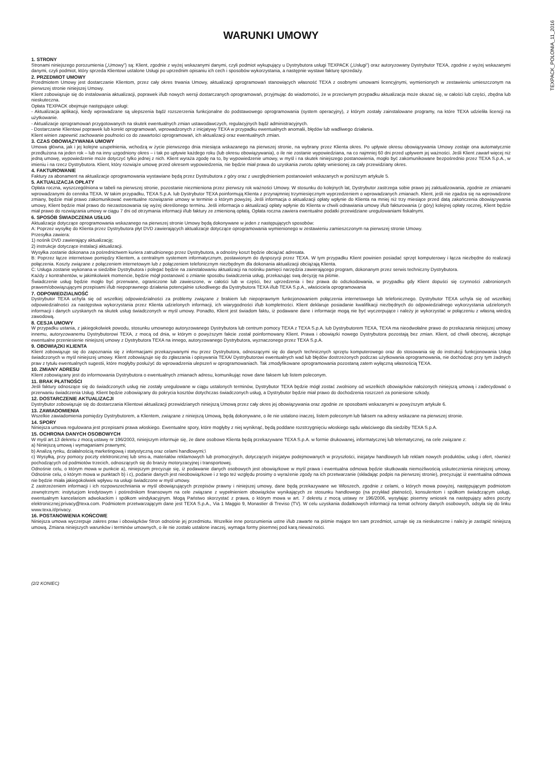TEXPACK_POLONIA_11_2016
WARUNKI UMOWY
1. STRONY
Stronami niniejszego porozumienia („Umowy”) są: Klient, zgodnie z wyżej wskazanymi danymi, czyli podmiot wykupujący u Dystrybutora usługi TEXPACK („Usługi”) oraz autoryzowany Dystrybutor TEXA, zgodnie z wyżej wskazanymi danymi, czyli podmiot, który sprzeda Klientowi ustalone Usługi po uprzednim opisaniu ich cech i sposobów wykorzystania, a następnie wystawi fakturę sprzedaży.
2. PRZEDMIOT UMOWY
Przedmiotem Umowy jest dostarczanie Klientom, przez cały okres trwania Umowy, aktualizacji oprogramowań stanowiących własność TEXA z osobnymi umowami licencyjnymi, wymienionych w zestawieniu umieszczonym na pierwszej stronie niniejszej Umowy.
Klient zobowiązuje się do instalowania aktualizacji, poprawek i/lub nowych wersji dostarczanych oprogramowań, przyjmując do wiadomości, że w przeciwnym przypadku aktualizacja może okazać się, w całości lub części, zbędna lub nieskuteczna.
Opłata TEXPACK obejmuje następujące usługi:
- Aktualizacja aplikacji, kiedy wprowadzane są ulepszenia bądź rozszerzenia funkcjonalne do podstawowego oprogramowania (system operacyjny), z którym zostały zainstalowane programy, na które TEXA udzieliła licencji na użytkowanie.
- Aktualizacje oprogramowań przygotowanych na skutek ewentualnych zmian ustawodawczych, regulacyjnych bądź administracyjnych.
- Dostarczanie Klientowi poprawek lub korekt oprogramowań, wprowadzonych z inicjatywy TEXA w przypadku ewentualnych anomalii, błędów lub wadliwego działania.
Klient winien zapewnić zachowanie poufności co do zawartości oprogramowań, ich aktualizacji oraz ewentualnych zmian.
3. CZAS OBOWIĄZYWANIA UMOWY
Umowa główna, jak i jej kolejne uzupełnienia, wchodzą w życie pierwszego dnia miesiąca wskazanego na pierwszej stronie, na wybrany przez Klienta okres. Po upływie okresu obowiązywania Umowy zostaje ona automatycznie przedłużona na jeden rok – lub na inny uzgodniony okres – i tak po upływie każdego roku (lub okresu obowiązywania), o ile nie zostanie wypowiedziana, na co najmniej 60 dni przed upływem jej ważności. Jeśli Klient zawarł więcej niż jedną umowę, wypowiedzenie może dotyczyć tylko jednej z nich. Klient wyraża zgodę na to, by wypowiedzenie umowy, w myśl i na skutek niniejszego postanowienia, mogło być zakomunikowane bezpośrednio przez TEXA S.p.A., w imieniu i na rzecz Dystrybutora. Klient, który rozwiąże umowę przed okresem wypowiedzenia, nie będzie miał prawa do uzyskania zwrotu opłaty wniesionej za cały przewidziany okres.
4. FAKTUROWANIE
Faktury za abonament na aktualizacje oprogramowania wystawiane będą przez Dystrubutora z góry oraz z uwzględnieniem postanowień wskazanych w poniższym artykule 5.
5. AKTUALIZACJA OPŁATY
Opłata roczna, wyszczególniona w tabeli na pierwszej stronie, pozostanie niezmieniona przez pierwszy rok ważności Umowy. W stosunku do kolejnych lat, Dystrybutor zastrzega sobie prawo jej zaktualizowania, zgodnie ze zmianami wprowadzanymi do cennika TEXA. W takim przypadku, TEXA S.p.A. lub Dystrybutor TEXA poinformują Klienta z przynajmniej trzymiesięcznym wyprzedzeniem o wprowadzanych zmianach. Klient, jeśli nie zgadza się na wprowadzone zmiany, będzie miał prawo zakomunikować ewentualne rozwiązanie umowy w terminie o którym powyżej. Jeśli informacja o aktualizacji opłaty wpłynie do Klienta na mniej niż trzy miesiące przed datą zakończenia obowiązywania umowy, Klient będzie miał prawo do niezastosowania się wyżej określonego terminu. Jeśli informacja o aktualizacji opłaty wpłynie do Klienta w chwili odnawiania umowy i/lub fakturowania (z góry) kolejnej opłaty rocznej, Klient będzie miał prawo do rozwiązania umowy w ciągu 7 dni od otrzymania informacji i/lub faktury ze zmienioną opłatą. Opłata roczna zawiera ewentualne podatki przewidziane uregulowaniami fiskalnymi.
6. SPOSÓB ŚWIADCZENIA USŁUG
Aktualizacje dotyczące oprogramowania wskazanego na pierwszej stronie Umowy będą dokonywane w jeden z następujących sposobów:
A: Poprzez wysyłkę do Klienta przez Dystrybutora płyt DVD zawierających aktualizacje dotyczące oprogramowania wymienionego w zestawieniu zamieszczonym na pierwszej stronie Umowy.
Przesyłka zawiera:
1) nośnik DVD zawierający aktualizację;
2) instrukcje dotyczące instalacji aktualizacji.
Wysyłka zostanie dokonana za pośrednictwem kuriera zatrudnionego przez Dystrybutora, a odnośny koszt będzie obciążać adresata.
B: Poprzez łącze internetowe pomiędzy Klientem, a centralnym systemem informatycznym, postawionym do dyspozycji przez TEXA. W tym przypadku Klient powinien posiadać sprzęt komputerowy i łącza niezbędne do realizacji połączenia. Koszty związane z połączeniem internetowym lub z połączeniem telefonicznym niezbędnym dla dokonania aktualizacji obciążają Klienta.
C: Usługa zostanie wykonana w siedzibie Dystrybutora i polegać będzie na zainstalowaniu aktualizacji na nośniku pamięci narzędzia zawierającego program, dokonanym przez serwis techniczny Dystrybutora.
Każdy z kontrahentów, w jakimkolwiek momencie, będzie mógł postanowić o zmianie sposobu świadczenia usług, przekazując swą decyzję na piśmie.
Świadczenie usług będzie mogło być przerwane, ograniczone lub zawieszone, w całości lub w części, bez uprzedzenia i bez prawa do odszkodowania, w przypadku gdy Klient dopuści się czynności zabronionych prawem/obowiązującymi przepisami i/lub niepoprawnego działania potencjalnie szkodliwego dla Dystrybutora TEXA i/lub TEXA S.p.A., właściciela oprogramowania
7. ODPOWIEDZIALNOŚĆ
Dystrybutor TEXA uchyla się od wszelkiej odpowiedzialności za problemy związane z brakiem lub niepoprawnym funkcjonowaniem połączenia internetowego lub telefonicznego. Dystrybutor TEXA uchyla się od wszelkiej odpowiedzialności za następstwa wykorzystania przez Klienta udzielonych informacji, ich wiarygodności i/lub kompletności. Klient deklaruje posiadanie kwalifikacji niezbędnych do odpowiedzialnego wykorzystania udzielonych informacji i danych uzyskanych na skutek usług świadczonych w myśl umowy. Ponadto, Klient jest świadom faktu, iż podawane dane i informacje mogą nie być wyczerpujące i należy je wykorzystać w połączeniu z własną wiedzą zawodową.
8. CESJA UMOWY
W przypadku ustania, z jakiegokolwiek powodu, stosunku umownego autoryzowanego Dystrybutora lub centrum pomocy TEXA z TEXA S.p.A. lub Dystrybutorem TEXA, TEXA ma nieodwołalne prawo do przekazania niniejszej umowy innemu, autoryzowanemu Dystrybutorowi TEXA, z mocą od dnia, w którym o powyższym fakcie został poinformowany Klient. Prawa i obowiązki nowego Dystrybutora pozostają bez zmian. Klient, od chwili obecnej, akceptuje ewentualne przeniesienie niniejszej umowy z Dystrybutora TEXA na innego, autoryzowanego Dystrybutora, wyznaczonego przez TEXA S.p.A.
9. OBOWIĄZKI KLIENTA
Klient zobowiązuje się do zapoznania się z informacjami przekazywanymi mu przez Dystrybutora, odnoszącymi się do danych technicznych sprzętu komputerowego oraz do stosowania się do instrukcji funkcjonowania Usług świadczonych w myśl niniejszej umowy. Klient zobowiązuje się do zgłaszania i opisywania TEXA/ Dystrybutorowi ewentualnych wad lub błędów dostrzeżonych podczas użytkowania oprogramowania, nie dochodząc przy tym żadnych praw z tytułu ewentualnych sugestii, które mogłyby posłużyć do wprowadzenia ulepszeń w oprogramowaniach. Tak zmodyfikowane oprogramowania pozostaną zatem wyłączną własnością TEXA.
10. ZMIANY ADRESU
Klient zobowiązany jest do informowania Dystrybutora o ewentualnych zmianach adresu, komunikując nowe dane faksem lub listem poleconym.
11. BRAK PŁATNOŚCI
Jeśli faktury odnoszące się do świadczonych usług nie zostały uregulowane w ciągu ustalonych terminów, Dystrybutor TEXA będzie mógł zostać zwolniony od wszelkich obowiązków nałożonych niniejszą umową i zadecydować o przerwaniu świadczenia Usług. Klient będzie zobowiązany do pokrycia kosztów dotychczas świadczonych usług, a Dystrybutor będzie miał prawo do dochodzenia roszczeń za poniesione szkody.
12. DOSTARCZENIE AKTUALIZACJI
Dystrybutor zobowiązuje się do dostarczania Klientowi aktualizacji przewidzianych niniejszą Umową przez cały okres jej obowiązywania oraz zgodnie ze sposobami wskazanymi w powyższym artykule 6.
13. ZAWIADOMIENIA
Wszelkie zawiadomienia pomiędzy Dystrybutorem, a Klientem, związane z niniejszą Umową, będą dokonywane, o ile nie ustalono inaczej, listem poleconym lub faksem na adresy wskazane na pierwszej stronie.
14. SPORY
Niniejsza umowa regulowana jest przepisami prawa włoskiego. Ewentualne spory, które mogłyby z niej wyniknąć, będą poddane rozstrzygnięciu włoskiego sądu właściwego dla siedziby TEXA S.p.A.
15. OCHRONA DANYCH OSOBOWYCH
W myśl art.13 dekretu z mocą ustawy nr 196/2003, niniejszym informuje się, że dane osobowe Klienta będą przekazywane TEXA S.p.A. w formie drukowanej, informatycznej lub telematycznej, na cele związane z:
a) Niniejszą umową i wymaganiami prawnymi;
b) Analizą rynku, działalnością marketingową i statystyczną oraz celami handlowymi;\
c) Wysyłką, przy pomocy poczty elektronicznej lub sms-a, materiałów reklamowych lub promocyjnych, dotyczących inicjatyw podejmowanych w przyszłości, inicjatyw handlowych lub reklam nowych produktów, usług i ofert, również pochodzących od podmiotów trzecich, odnoszących się do branży motoryzacyjnej i transportowej.
Odnośnie celu, o którym mowa w punkcie a), niniejszym precyzuje się, iż podawanie danych osobowych jest obowiązkowe w myśl prawa i ewentualna odmowa będzie skutkowała niemożliwością uskutecznienia niniejszej umowy. Odnośnie celu, o którym mowa w punktach b) i c), podanie danych jest nieobowiązkowe i z tego też względu prosimy o wyrażenie zgody na ich przetwarzanie (składając podpis na pierwszej stronie), precyzując iż ewentualna odmowa nie będzie miała jakiegokolwiek wpływu na usługi świadczone w myśl umowy.
Z zastrzeżeniem informacji i ich rozpowszechniania w myśl obowiązujących przepisów prawny i niniejszej umowy, dane będą przekazywane we Włoszech, zgodnie z celami, o których mowa powyżej, następującym podmiotom zewnętrznym: instytucjom kredytowym i pośrednikom finansowym na cele związane z wypełnieniem obowiązków wynikających ze stosunku handlowego (na przykład płatności), konsulentom i spółkom świadczącym usługi, ewentualnym kancelariom adwokackim i spółkom windykacyjnym. Mogą Państwo skorzystać z prawa, o którym mowa w art. 7 dekretu z mocą ustawy nr 196/2006, wysyłając pisemny wniosek na następujący adres poczty elektronicznej:privacy@texa.com. Podmiotem przetwarzającym dane jest TEXA S.p.A., Via 1 Maggio 9, Monastier di Treviso (TV). W celu uzyskania dodatkowych informacji na temat ochrony danych osobowych, odsyła się do linku www.texa.it/privacy.
16. POSTANOWIENIA KOŃCOWE
Niniejsza umowa wyczerpuje zakres praw i obowiązków Stron odnośnie jej przedmiotu. Wszelkie inne porozumienia ustne i/lub zawarte na piśmie mające ten sam przedmiot, uznaje się za nieskuteczne i należy je zastąpić niniejszą umową. Zmiana niniejszych warunków i terminów umownych, o ile nie zostało ustalone inaczej, wymaga formy pisemnej pod karą nieważności.
(2/2 KONIEC)